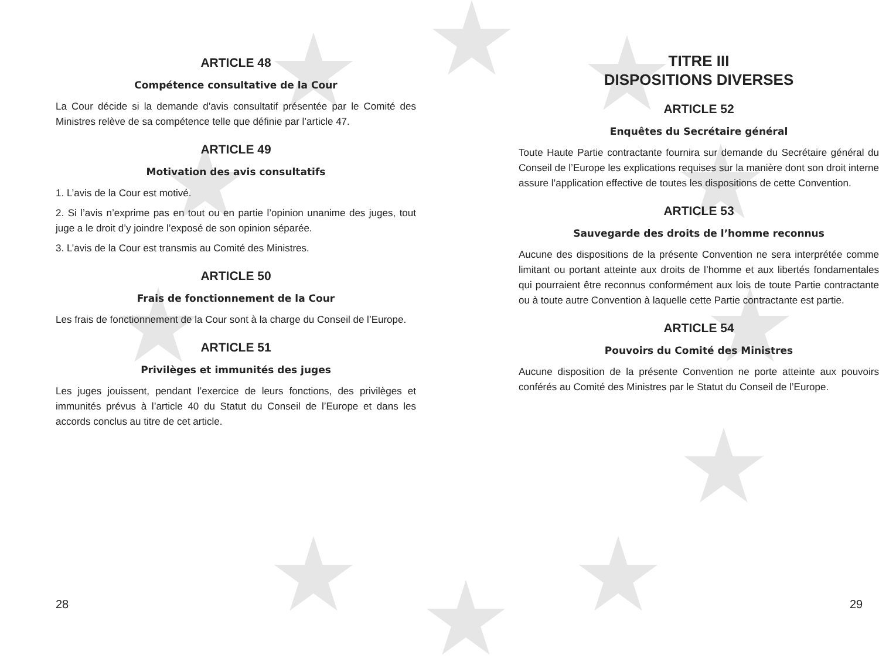ARTICLE 48
Compétence consultative de la Cour
La Cour décide si la demande d’avis consultatif présentée par le Comité des Ministres relève de sa compétence telle que définie par l’article 47.
ARTICLE 49
Motivation des avis consultatifs
1. L’avis de la Cour est motivé.
2. Si l’avis n’exprime pas en tout ou en partie l’opinion unanime des juges, tout juge a le droit d’y joindre l’exposé de son opinion séparée.
3. L’avis de la Cour est transmis au Comité des Ministres.
ARTICLE 50
Frais de fonctionnement de la Cour
Les frais de fonctionnement de la Cour sont à la charge du Conseil de l’Europe.
ARTICLE 51
Privilèges et immunités des juges
Les juges jouissent, pendant l’exercice de leurs fonctions, des privilèges et immunités prévus à l’article 40 du Statut du Conseil de l’Europe et dans les accords conclus au titre de cet article.
TITRE III
DISPOSITIONS DIVERSES
ARTICLE 52
Enquêtes du Secrétaire général
Toute Haute Partie contractante fournira sur demande du Secrétaire général du Conseil de l’Europe les explications requises sur la manière dont son droit interne assure l’application effective de toutes les dispositions de cette Convention.
ARTICLE 53
Sauvegarde des droits de l’homme reconnus
Aucune des dispositions de la présente Convention ne sera interprétée comme limitant ou portant atteinte aux droits de l’homme et aux libertés fondamentales qui pourraient être reconnus conformément aux lois de toute Partie contractante ou à toute autre Convention à laquelle cette Partie contractante est partie.
ARTICLE 54
Pouvoirs du Comité des Ministres
Aucune disposition de la présente Convention ne porte atteinte aux pouvoirs conférés au Comité des Ministres par le Statut du Conseil de l’Europe.
28 29